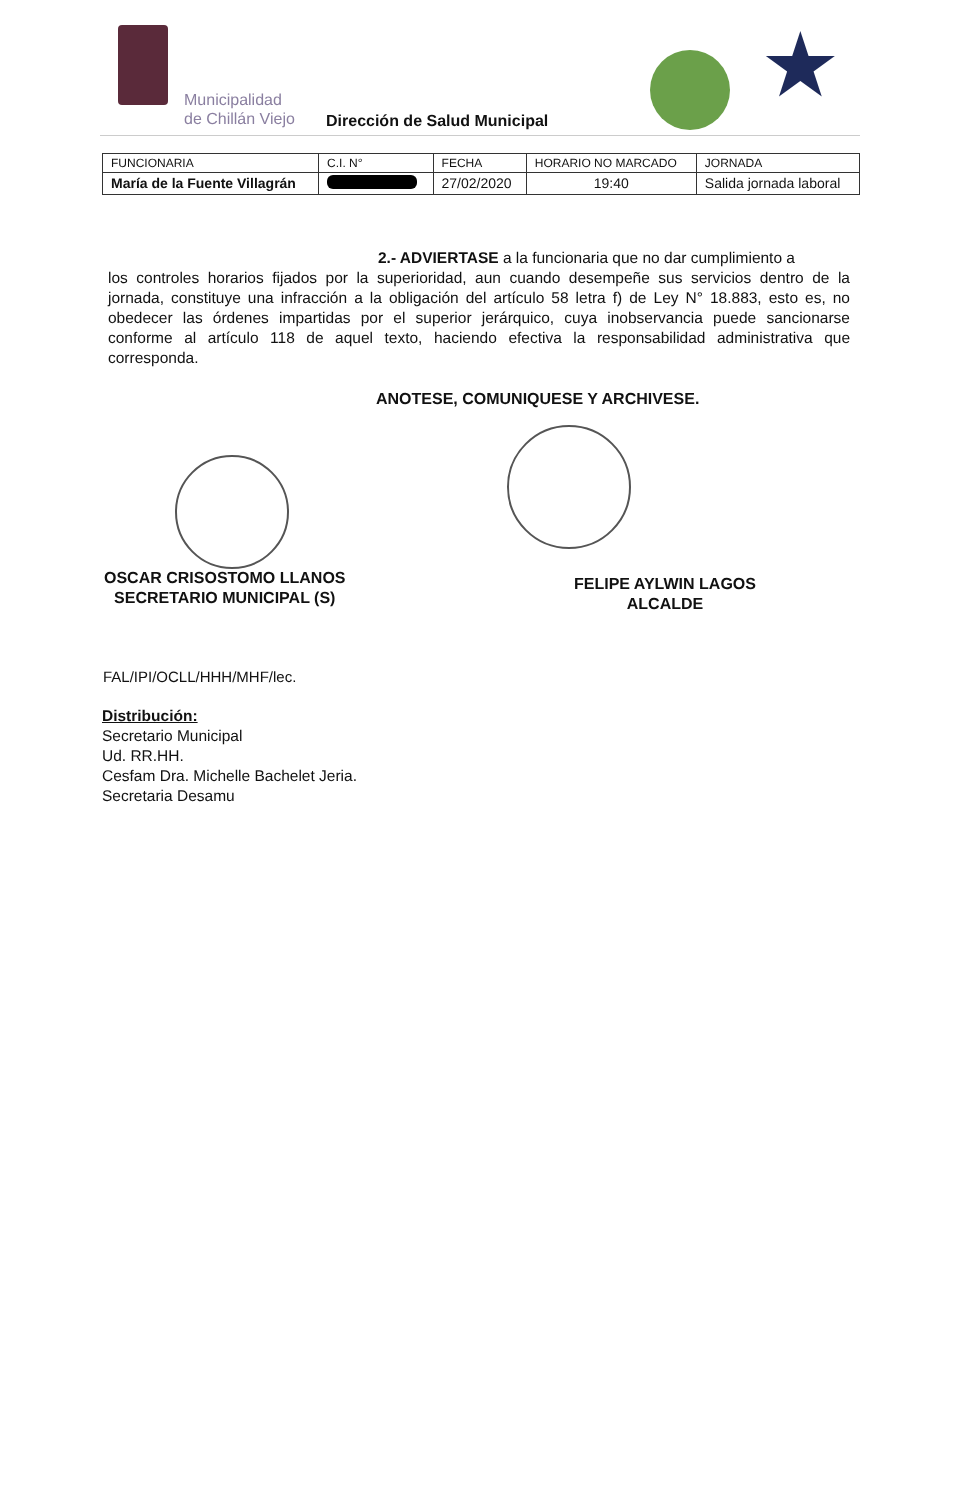Municipalidad
de Chillán Viejo
Dirección de Salud Municipal ★
| FUNCIONARIA | C.I. N° | FECHA | HORARIO NO MARCADO | JORNADA |
| --- | --- | --- | --- | --- |
| María de la Fuente Villagrán | | 27/02/2020 | 19:40 | Salida jornada laboral |
2.- ADVIERTASE a la funcionaria que no dar cumplimiento a
los controles horarios fijados por la superioridad, aun cuando desempeñe sus servicios dentro de la jornada, constituye una infracción a la obligación del artículo 58 letra f) de Ley N° 18.883, esto es, no obedecer las órdenes impartidas por el superior jerárquico, cuya inobservancia puede sancionarse conforme al artículo 118 de aquel texto, haciendo efectiva la responsabilidad administrativa que corresponda.
ANOTESE, COMUNIQUESE Y ARCHIVESE.
OSCAR CRISOSTOMO LLANOS
SECRETARIO MUNICIPAL (S)
FELIPE AYLWIN LAGOS
ALCALDE
FAL/IPI/OCLL/HHH/MHF/lec.
Distribución:
Secretario Municipal
Ud. RR.HH.
Cesfam Dra. Michelle Bachelet Jeria.
Secretaria Desamu